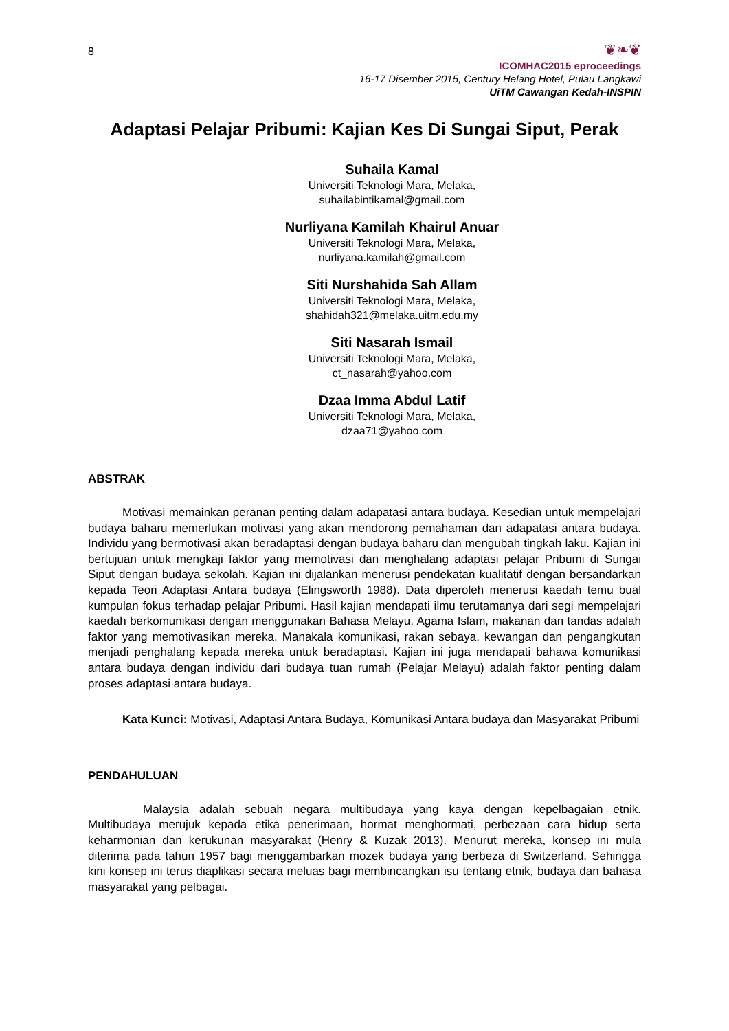8
❦❧❦
ICOMHAC2015 eproceedings
16-17 Disember 2015, Century Helang Hotel, Pulau Langkawi
UiTM Cawangan Kedah-INSPIN
Adaptasi Pelajar Pribumi: Kajian Kes Di Sungai Siput, Perak
Suhaila Kamal
Universiti Teknologi Mara, Melaka,
suhailabintikamal@gmail.com
Nurliyana Kamilah Khairul Anuar
Universiti Teknologi Mara, Melaka,
nurliyana.kamilah@gmail.com
Siti Nurshahida Sah Allam
Universiti Teknologi Mara, Melaka,
shahidah321@melaka.uitm.edu.my
Siti Nasarah Ismail
Universiti Teknologi Mara, Melaka,
ct_nasarah@yahoo.com
Dzaa Imma Abdul Latif
Universiti Teknologi Mara, Melaka,
dzaa71@yahoo.com
ABSTRAK
Motivasi memainkan peranan penting dalam adapatasi antara budaya. Kesedian untuk mempelajari budaya baharu memerlukan motivasi yang akan mendorong pemahaman dan adapatasi antara budaya. Individu yang bermotivasi akan beradaptasi dengan budaya baharu dan mengubah tingkah laku. Kajian ini bertujuan untuk mengkaji faktor yang memotivasi dan menghalang adaptasi pelajar Pribumi di Sungai Siput dengan budaya sekolah. Kajian ini dijalankan menerusi pendekatan kualitatif dengan bersandarkan kepada Teori Adaptasi Antara budaya (Elingsworth 1988). Data diperoleh menerusi kaedah temu bual kumpulan fokus terhadap pelajar Pribumi. Hasil kajian mendapati ilmu terutamanya dari segi mempelajari kaedah berkomunikasi dengan menggunakan Bahasa Melayu, Agama Islam, makanan dan tandas adalah faktor yang memotivasikan mereka. Manakala komunikasi, rakan sebaya, kewangan dan pengangkutan menjadi penghalang kepada mereka untuk beradaptasi. Kajian ini juga mendapati bahawa komunikasi antara budaya dengan individu dari budaya tuan rumah (Pelajar Melayu) adalah faktor penting dalam proses adaptasi antara budaya.
Kata Kunci: Motivasi, Adaptasi Antara Budaya, Komunikasi Antara budaya dan Masyarakat Pribumi
PENDAHULUAN
Malaysia adalah sebuah negara multibudaya yang kaya dengan kepelbagaian etnik. Multibudaya merujuk kepada etika penerimaan, hormat menghormati, perbezaan cara hidup serta keharmonian dan kerukunan masyarakat (Henry & Kuzak 2013). Menurut mereka, konsep ini mula diterima pada tahun 1957 bagi menggambarkan mozek budaya yang berbeza di Switzerland. Sehingga kini konsep ini terus diaplikasi secara meluas bagi membincangkan isu tentang etnik, budaya dan bahasa masyarakat yang pelbagai.